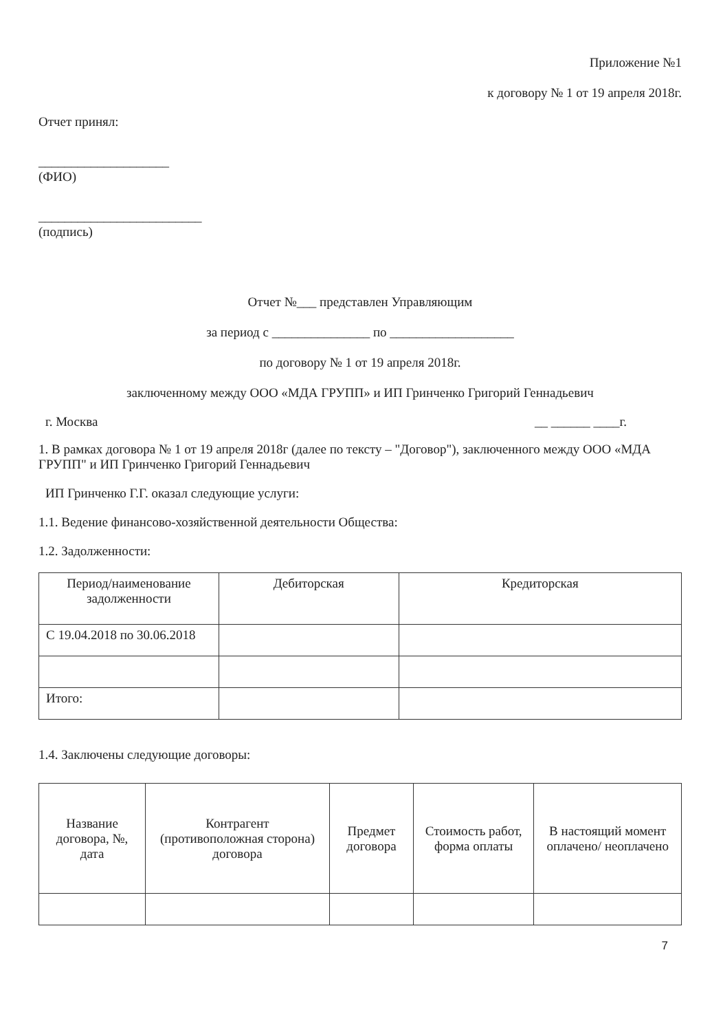Приложение №1
к договору № 1 от 19 апреля 2018г.
Отчет принял:
____________________
(ФИО)
_________________________
(подпись)
Отчет №___ представлен Управляющим
за период с _______________ по ___________________
по договору № 1 от 19 апреля 2018г.
заключенному между ООО «МДА ГРУПП» и ИП Гринченко Григорий Геннадьевич
г. Москва __ ______ ____г.
1. В рамках договора № 1 от 19 апреля 2018г (далее по тексту – "Договор"), заключенного между ООО «МДА ГРУПП" и ИП Гринченко Григорий Геннадьевич
ИП Гринченко Г.Г. оказал следующие услуги:
1.1. Ведение финансово-хозяйственной деятельности Общества:
1.2. Задолженности:
| Период/наименование задолженности | Дебиторская | Кредиторская |
| --- | --- | --- |
| С 19.04.2018 по 30.06.2018 | | |
| Итого: | | |
1.4. Заключены следующие договоры:
| Название договора, №, дата | Контрагент (противоположная сторона) договора | Предмет договора | Стоимость работ, форма оплаты | В настоящий момент оплачено/ неоплачено |
| --- | --- | --- | --- | --- |
7